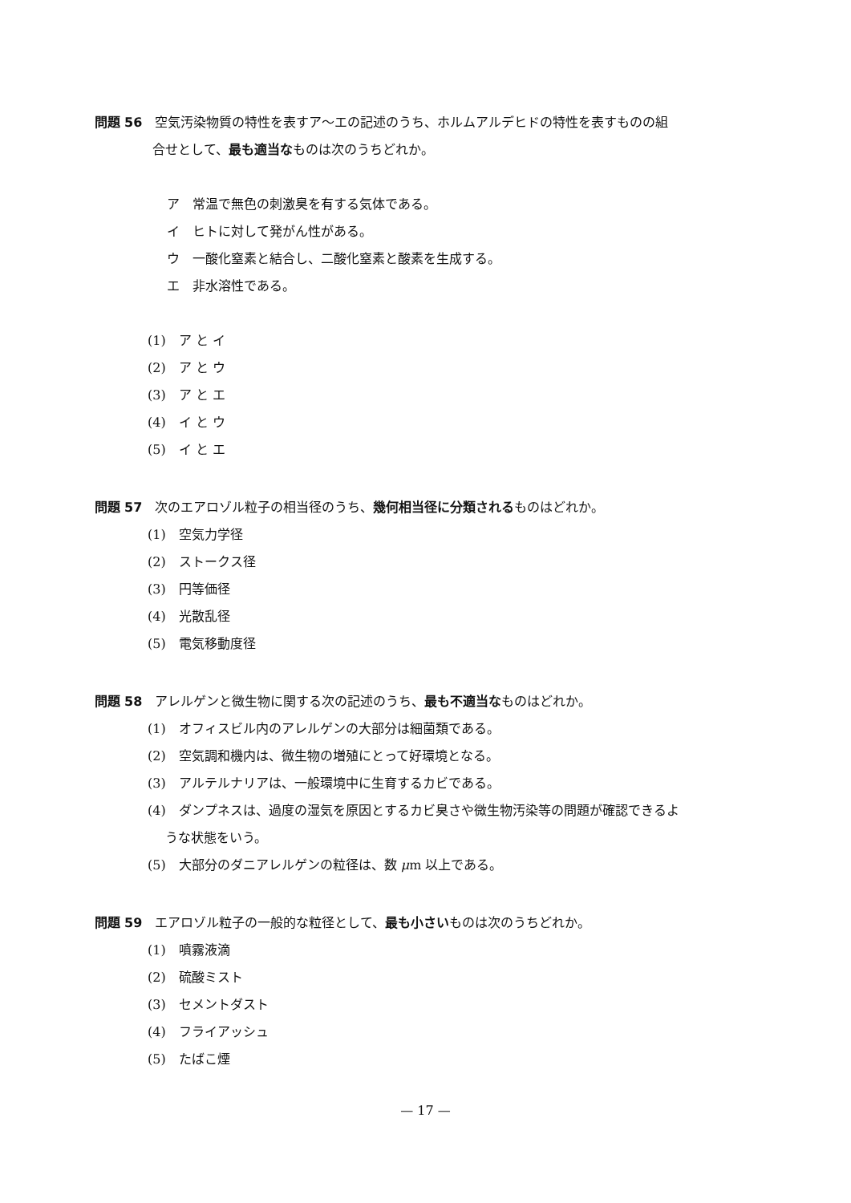問題 56　空気汚染物質の特性を表すア～エの記述のうち、ホルムアルデヒドの特性を表すものの組
合せとして、最も適当なものは次のうちどれか。
ア　常温で無色の刺激臭を有する気体である。
イ　ヒトに対して発がん性がある。
ウ　一酸化窒素と結合し、二酸化窒素と酸素を生成する。
エ　非水溶性である。
(1)　ア と イ
(2)　ア と ウ
(3)　ア と エ
(4)　イ と ウ
(5)　イ と エ
問題 57　次のエアロゾル粒子の相当径のうち、幾何相当径に分類されるものはどれか。
(1)　空気力学径
(2)　ストークス径
(3)　円等価径
(4)　光散乱径
(5)　電気移動度径
問題 58　アレルゲンと微生物に関する次の記述のうち、最も不適当なものはどれか。
(1)　オフィスビル内のアレルゲンの大部分は細菌類である。
(2)　空気調和機内は、微生物の増殖にとって好環境となる。
(3)　アルテルナリアは、一般環境中に生育するカビである。
(4)　ダンプネスは、過度の湿気を原因とするカビ臭さや微生物汚染等の問題が確認できるよ
うな状態をいう。
(5)　大部分のダニアレルゲンの粒径は、数 μm 以上である。
問題 59　エアロゾル粒子の一般的な粒径として、最も小さいものは次のうちどれか。
(1)　噴霧液滴
(2)　硫酸ミスト
(3)　セメントダスト
(4)　フライアッシュ
(5)　たばこ煙
— 17 —